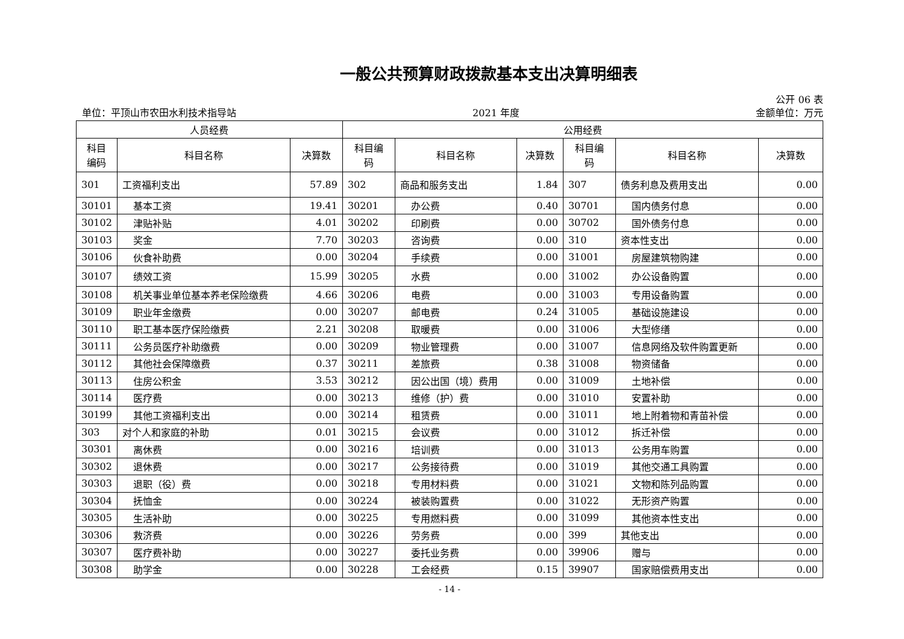一般公共预算财政拨款基本支出决算明细表
公开 06 表
单位：平顶山市农田水利技术指导站 2021 年度 金额单位：万元
| 人员经费 | | | 公用经费 | | | | | |
| --- | --- | --- | --- | --- | --- | --- | --- | --- |
| 科目 编码 | 科目名称 | 决算数 | 科目编 码 | 科目名称 | 决算数 | 科目编 码 | 科目名称 | 决算数 |
| 301 | 工资福利支出 | 57.89 | 302 | 商品和服务支出 | 1.84 | 307 | 债务利息及费用支出 | 0.00 |
| 30101 | 基本工资 | 19.41 | 30201 | 办公费 | 0.40 | 30701 | 国内债务付息 | 0.00 |
| 30102 | 津贴补贴 | 4.01 | 30202 | 印刷费 | 0.00 | 30702 | 国外债务付息 | 0.00 |
| 30103 | 奖金 | 7.70 | 30203 | 咨询费 | 0.00 | 310 | 资本性支出 | 0.00 |
| 30106 | 伙食补助费 | 0.00 | 30204 | 手续费 | 0.00 | 31001 | 房屋建筑物购建 | 0.00 |
| 30107 | 绩效工资 | 15.99 | 30205 | 水费 | 0.00 | 31002 | 办公设备购置 | 0.00 |
| 30108 | 机关事业单位基本养老保险缴费 | 4.66 | 30206 | 电费 | 0.00 | 31003 | 专用设备购置 | 0.00 |
| 30109 | 职业年金缴费 | 0.00 | 30207 | 邮电费 | 0.24 | 31005 | 基础设施建设 | 0.00 |
| 30110 | 职工基本医疗保险缴费 | 2.21 | 30208 | 取暖费 | 0.00 | 31006 | 大型修缮 | 0.00 |
| 30111 | 公务员医疗补助缴费 | 0.00 | 30209 | 物业管理费 | 0.00 | 31007 | 信息网络及软件购置更新 | 0.00 |
| 30112 | 其他社会保障缴费 | 0.37 | 30211 | 差旅费 | 0.38 | 31008 | 物资储备 | 0.00 |
| 30113 | 住房公积金 | 3.53 | 30212 | 因公出国（境）费用 | 0.00 | 31009 | 土地补偿 | 0.00 |
| 30114 | 医疗费 | 0.00 | 30213 | 维修（护）费 | 0.00 | 31010 | 安置补助 | 0.00 |
| 30199 | 其他工资福利支出 | 0.00 | 30214 | 租赁费 | 0.00 | 31011 | 地上附着物和青苗补偿 | 0.00 |
| 303 | 对个人和家庭的补助 | 0.01 | 30215 | 会议费 | 0.00 | 31012 | 拆迁补偿 | 0.00 |
| 30301 | 离休费 | 0.00 | 30216 | 培训费 | 0.00 | 31013 | 公务用车购置 | 0.00 |
| 30302 | 退休费 | 0.00 | 30217 | 公务接待费 | 0.00 | 31019 | 其他交通工具购置 | 0.00 |
| 30303 | 退职（役）费 | 0.00 | 30218 | 专用材料费 | 0.00 | 31021 | 文物和陈列品购置 | 0.00 |
| 30304 | 抚恤金 | 0.00 | 30224 | 被装购置费 | 0.00 | 31022 | 无形资产购置 | 0.00 |
| 30305 | 生活补助 | 0.00 | 30225 | 专用燃料费 | 0.00 | 31099 | 其他资本性支出 | 0.00 |
| 30306 | 救济费 | 0.00 | 30226 | 劳务费 | 0.00 | 399 | 其他支出 | 0.00 |
| 30307 | 医疗费补助 | 0.00 | 30227 | 委托业务费 | 0.00 | 39906 | 赠与 | 0.00 |
| 30308 | 助学金 | 0.00 | 30228 | 工会经费 | 0.15 | 39907 | 国家赔偿费用支出 | 0.00 |
- 14 -